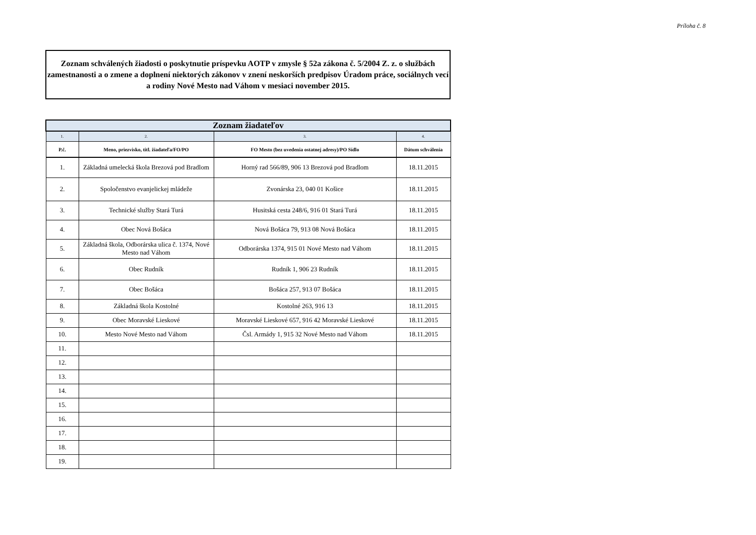Príloha č. 8
Zoznam schválených žiadosti o poskytnutie príspevku AOTP v zmysle § 52a zákona č. 5/2004 Z. z. o službách zamestnanosti a o zmene a doplnení niektorých zákonov v znení neskorších predpisov Úradom práce, sociálnych vecí a rodiny Nové Mesto nad Váhom v mesiaci november 2015.
| Zoznam žiadateľov | | | |
| --- | --- | --- | --- |
| 1. | 2. | 3. | 4. |
| P.č. | Meno, priezvisko, titl. žiadateľa/FO/PO | FO Mesto (bez uvedenia ostatnej adresy)/PO Sídlo | Dátum schválenia |
| 1. | Základná umelecká škola Brezová pod Bradlom | Horný rad 566/89, 906 13 Brezová pod Bradlom | 18.11.2015 |
| 2. | Spoločenstvo evanjelickej mládeže | Zvonárska 23, 040 01 Košice | 18.11.2015 |
| 3. | Technické služby Stará Turá | Husitská cesta 248/6, 916 01 Stará Turá | 18.11.2015 |
| 4. | Obec Nová Bošáca | Nová Bošáca 79, 913 08 Nová Bošáca | 18.11.2015 |
| 5. | Základná škola, Odborárska ulica č. 1374, Nové Mesto nad Váhom | Odborárska 1374, 915 01 Nové Mesto nad Váhom | 18.11.2015 |
| 6. | Obec Rudník | Rudník 1, 906 23 Rudník | 18.11.2015 |
| 7. | Obec Bošáca | Bošáca 257, 913 07 Bošáca | 18.11.2015 |
| 8. | Základná škola Kostolné | Kostolné 263, 916 13 | 18.11.2015 |
| 9. | Obec Moravské Lieskové | Moravské Lieskové 657, 916 42 Moravské Lieskové | 18.11.2015 |
| 10. | Mesto Nové Mesto nad Váhom | Čsl. Armády 1, 915 32 Nové Mesto nad Váhom | 18.11.2015 |
| 11. | | | |
| 12. | | | |
| 13. | | | |
| 14. | | | |
| 15. | | | |
| 16. | | | |
| 17. | | | |
| 18. | | | |
| 19. | | | |